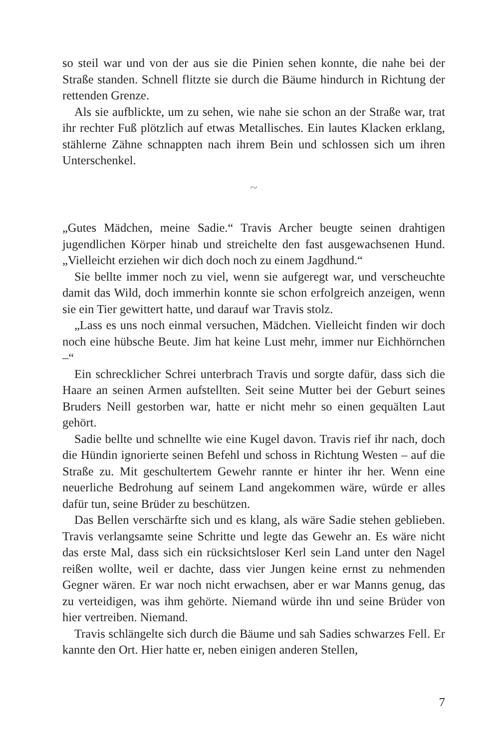so steil war und von der aus sie die Pinien sehen konnte, die nahe bei der Straße standen. Schnell flitzte sie durch die Bäume hindurch in Richtung der rettenden Grenze.
Als sie aufblickte, um zu sehen, wie nahe sie schon an der Straße war, trat ihr rechter Fuß plötzlich auf etwas Metallisches. Ein lautes Klacken erklang, stählerne Zähne schnappten nach ihrem Bein und schlossen sich um ihren Unterschenkel.
~
„Gutes Mädchen, meine Sadie.“ Travis Archer beugte seinen drahtigen jugendlichen Körper hinab und streichelte den fast ausgewachsenen Hund. „Vielleicht erziehen wir dich doch noch zu einem Jagdhund.“
Sie bellte immer noch zu viel, wenn sie aufgeregt war, und verscheuchte damit das Wild, doch immerhin konnte sie schon erfolgreich anzeigen, wenn sie ein Tier gewittert hatte, und darauf war Travis stolz.
„Lass es uns noch einmal versuchen, Mädchen. Vielleicht finden wir doch noch eine hübsche Beute. Jim hat keine Lust mehr, immer nur Eichhörnchen –“
Ein schrecklicher Schrei unterbrach Travis und sorgte dafür, dass sich die Haare an seinen Armen aufstellten. Seit seine Mutter bei der Geburt seines Bruders Neill gestorben war, hatte er nicht mehr so einen gequälten Laut gehört.
Sadie bellte und schnellte wie eine Kugel davon. Travis rief ihr nach, doch die Hündin ignorierte seinen Befehl und schoss in Richtung Westen – auf die Straße zu. Mit geschultertem Gewehr rannte er hinter ihr her. Wenn eine neuerliche Bedrohung auf seinem Land angekommen wäre, würde er alles dafür tun, seine Brüder zu beschützen.
Das Bellen verschärfte sich und es klang, als wäre Sadie stehen geblieben. Travis verlangsamte seine Schritte und legte das Gewehr an. Es wäre nicht das erste Mal, dass sich ein rücksichtsloser Kerl sein Land unter den Nagel reißen wollte, weil er dachte, dass vier Jungen keine ernst zu nehmenden Gegner wären. Er war noch nicht erwachsen, aber er war Manns genug, das zu verteidigen, was ihm gehörte. Niemand würde ihn und seine Brüder von hier vertreiben. Niemand.
Travis schlängelte sich durch die Bäume und sah Sadies schwarzes Fell. Er kannte den Ort. Hier hatte er, neben einigen anderen Stellen,
7